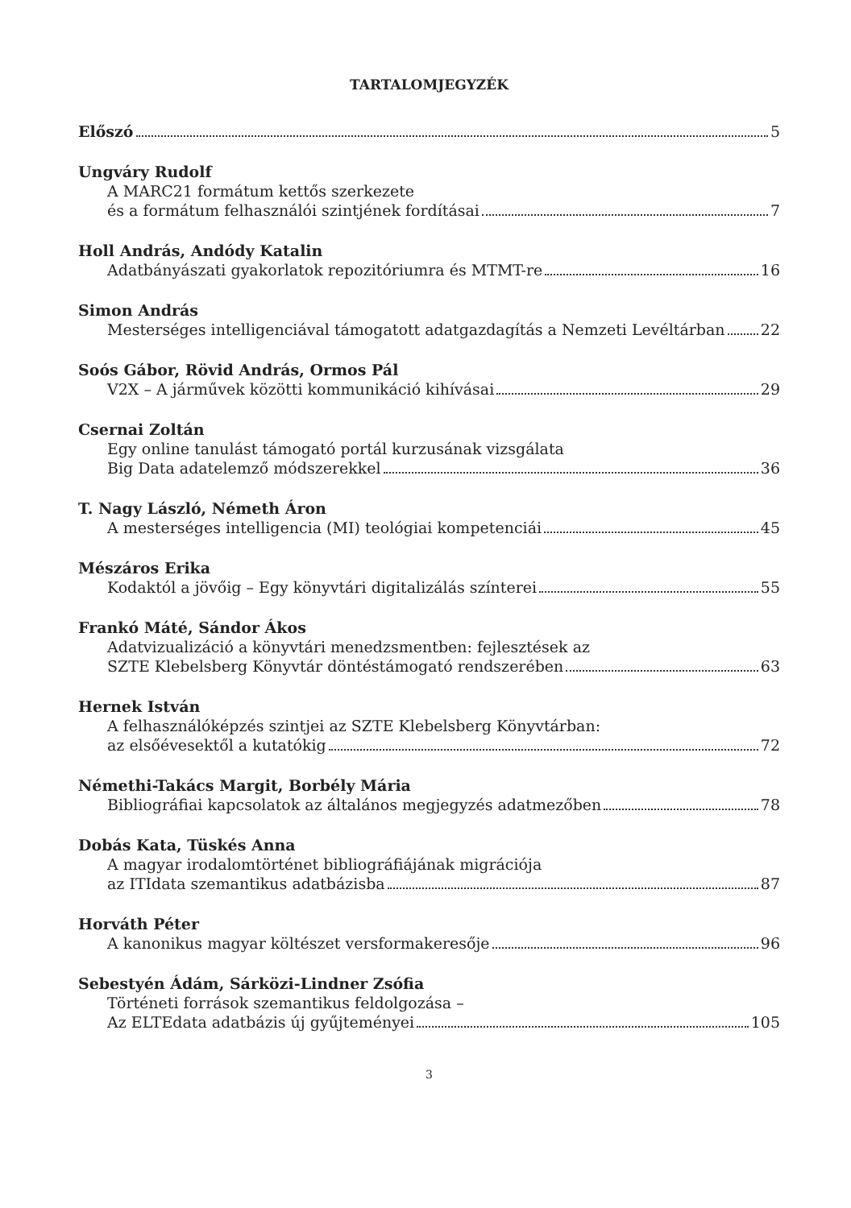TARTALOMJEGYZÉK
Előszó 5
Ungváry Rudolf
A MARC21 formátum kettős szerkezete
és a formátum felhasználói szintjének fordításai 7
Holl András, Andódy Katalin
Adatbányászati gyakorlatok repozitóriumra és MTMT-re 16
Simon András
Mesterséges intelligenciával támogatott adatgazdagítás a Nemzeti Levéltárban 22
Soós Gábor, Rövid András, Ormos Pál
V2X – A járművek közötti kommunikáció kihívásai 29
Csernai Zoltán
Egy online tanulást támogató portál kurzusának vizsgálata
Big Data adatelemző módszerekkel 36
T. Nagy László, Németh Áron
A mesterséges intelligencia (MI) teológiai kompetenciái 45
Mészáros Erika
Kodaktól a jövőig – Egy könyvtári digitalizálás színterei 55
Frankó Máté, Sándor Ákos
Adatvizualizáció a könyvtári menedzsmentben: fejlesztések az
SZTE Klebelsberg Könyvtár döntéstámogató rendszerében 63
Hernek István
A felhasználóképzés szintjei az SZTE Klebelsberg Könyvtárban:
az elsőévesektől a kutatókig 72
Némethi-Takács Margit, Borbély Mária
Bibliográfiai kapcsolatok az általános megjegyzés adatmezőben 78
Dobás Kata, Tüskés Anna
A magyar irodalomtörténet bibliográfiájának migrációja
az ITIdata szemantikus adatbázisba 87
Horváth Péter
A kanonikus magyar költészet versformakeresője 96
Sebestyén Ádám, Sárközi-Lindner Zsófia
Történeti források szemantikus feldolgozása –
Az ELTEdata adatbázis új gyűjteményei 105
3